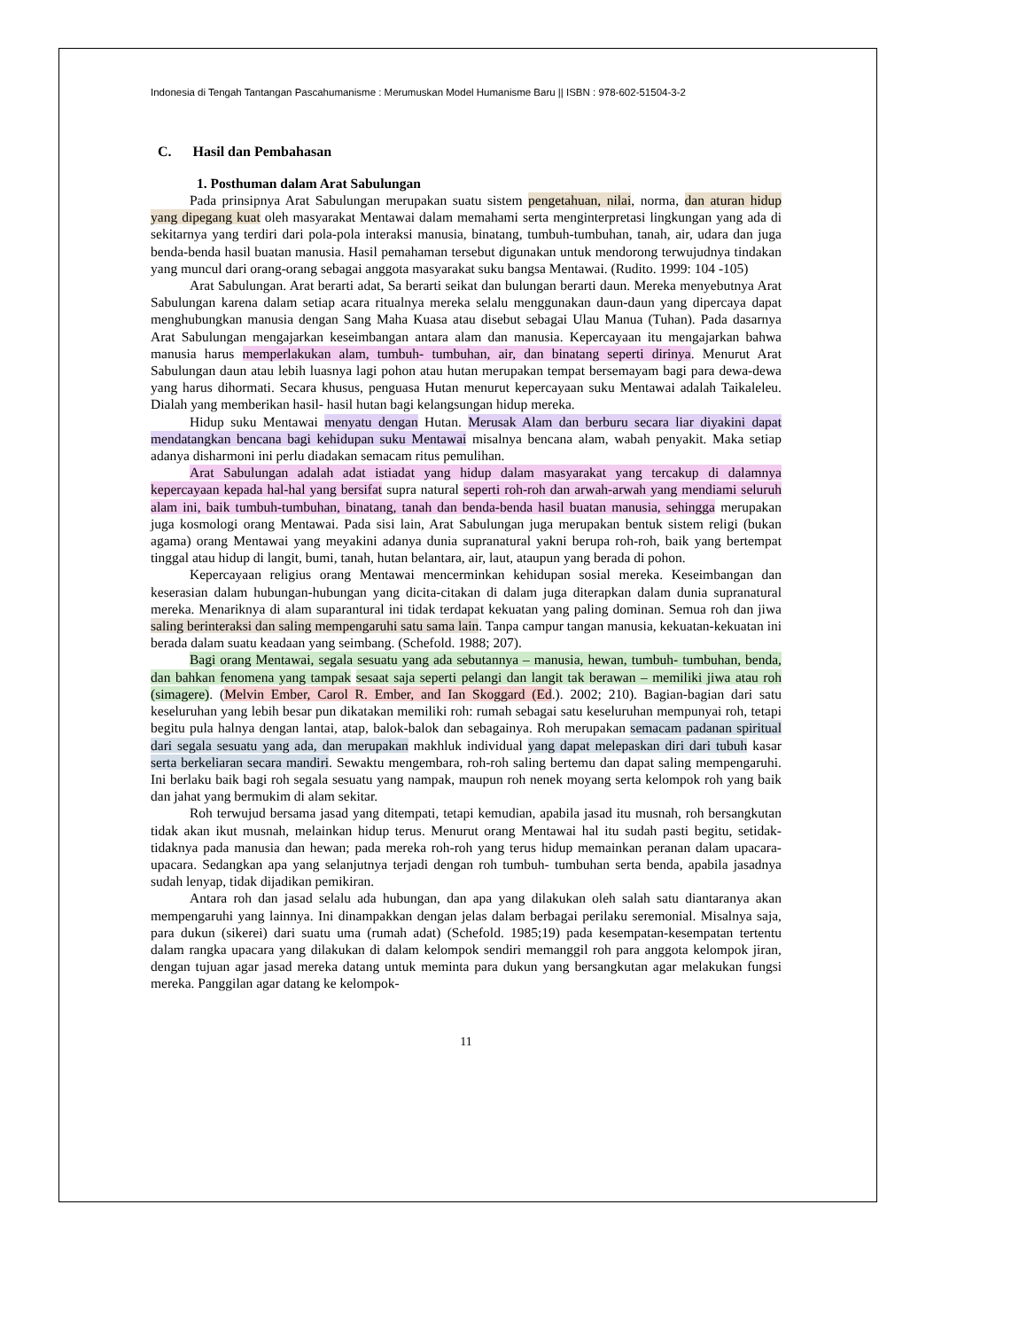Indonesia di Tengah Tantangan Pascahumanisme : Merumuskan Model Humanisme Baru || ISBN : 978-602-51504-3-2
C. Hasil dan Pembahasan
1. Posthuman dalam Arat Sabulungan
Pada prinsipnya Arat Sabulungan merupakan suatu sistem pengetahuan, nilai, norma, dan aturan hidup yang dipegang kuat oleh masyarakat Mentawai dalam memahami serta menginterpretasi lingkungan yang ada di sekitarnya yang terdiri dari pola-pola interaksi manusia, binatang, tumbuh-tumbuhan, tanah, air, udara dan juga benda-benda hasil buatan manusia. Hasil pemahaman tersebut digunakan untuk mendorong terwujudnya tindakan yang muncul dari orang-orang sebagai anggota masyarakat suku bangsa Mentawai. (Rudito. 1999: 104 -105)
Arat Sabulungan. Arat berarti adat, Sa berarti seikat dan bulungan berarti daun. Mereka menyebutnya Arat Sabulungan karena dalam setiap acara ritualnya mereka selalu menggunakan daun-daun yang dipercaya dapat menghubungkan manusia dengan Sang Maha Kuasa atau disebut sebagai Ulau Manua (Tuhan). Pada dasarnya Arat Sabulungan mengajarkan keseimbangan antara alam dan manusia. Kepercayaan itu mengajarkan bahwa manusia harus memperlakukan alam, tumbuh- tumbuhan, air, dan binatang seperti dirinya. Menurut Arat Sabulungan daun atau lebih luasnya lagi pohon atau hutan merupakan tempat bersemayam bagi para dewa-dewa yang harus dihormati. Secara khusus, penguasa Hutan menurut kepercayaan suku Mentawai adalah Taikaleleu. Dialah yang memberikan hasil- hasil hutan bagi kelangsungan hidup mereka.
Hidup suku Mentawai menyatu dengan Hutan. Merusak Alam dan berburu secara liar diyakini dapat mendatangkan bencana bagi kehidupan suku Mentawai misalnya bencana alam, wabah penyakit. Maka setiap adanya disharmoni ini perlu diadakan semacam ritus pemulihan.
Arat Sabulungan adalah adat istiadat yang hidup dalam masyarakat yang tercakup di dalamnya kepercayaan kepada hal-hal yang bersifat supra natural seperti roh-roh dan arwah-arwah yang mendiami seluruh alam ini, baik tumbuh-tumbuhan, binatang, tanah dan benda-benda hasil buatan manusia, sehingga merupakan juga kosmologi orang Mentawai. Pada sisi lain, Arat Sabulungan juga merupakan bentuk sistem religi (bukan agama) orang Mentawai yang meyakini adanya dunia supranatural yakni berupa roh-roh, baik yang bertempat tinggal atau hidup di langit, bumi, tanah, hutan belantara, air, laut, ataupun yang berada di pohon.
Kepercayaan religius orang Mentawai mencerminkan kehidupan sosial mereka. Keseimbangan dan keserasian dalam hubungan-hubungan yang dicita-citakan di dalam juga diterapkan dalam dunia supranatural mereka. Menariknya di alam suparantural ini tidak terdapat kekuatan yang paling dominan. Semua roh dan jiwa saling berinteraksi dan saling mempengaruhi satu sama lain. Tanpa campur tangan manusia, kekuatan-kekuatan ini berada dalam suatu keadaan yang seimbang. (Schefold. 1988; 207).
Bagi orang Mentawai, segala sesuatu yang ada sebutannya – manusia, hewan, tumbuh- tumbuhan, benda, dan bahkan fenomena yang tampak sesaat saja seperti pelangi dan langit tak berawan – memiliki jiwa atau roh (simagere). (Melvin Ember, Carol R. Ember, and Ian Skoggard (Ed.). 2002; 210). Bagian-bagian dari satu keseluruhan yang lebih besar pun dikatakan memiliki roh: rumah sebagai satu keseluruhan mempunyai roh, tetapi begitu pula halnya dengan lantai, atap, balok-balok dan sebagainya. Roh merupakan semacam padanan spiritual dari segala sesuatu yang ada, dan merupakan makhluk individual yang dapat melepaskan diri dari tubuh kasar serta berkeliaran secara mandiri. Sewaktu mengembara, roh-roh saling bertemu dan dapat saling mempengaruhi. Ini berlaku baik bagi roh segala sesuatu yang nampak, maupun roh nenek moyang serta kelompok roh yang baik dan jahat yang bermukim di alam sekitar.
Roh terwujud bersama jasad yang ditempati, tetapi kemudian, apabila jasad itu musnah, roh bersangkutan tidak akan ikut musnah, melainkan hidup terus. Menurut orang Mentawai hal itu sudah pasti begitu, setidak-tidaknya pada manusia dan hewan; pada mereka roh-roh yang terus hidup memainkan peranan dalam upacara-upacara. Sedangkan apa yang selanjutnya terjadi dengan roh tumbuh- tumbuhan serta benda, apabila jasadnya sudah lenyap, tidak dijadikan pemikiran.
Antara roh dan jasad selalu ada hubungan, dan apa yang dilakukan oleh salah satu diantaranya akan mempengaruhi yang lainnya. Ini dinampakkan dengan jelas dalam berbagai perilaku seremonial. Misalnya saja, para dukun (sikerei) dari suatu uma (rumah adat) (Schefold. 1985;19) pada kesempatan-kesempatan tertentu dalam rangka upacara yang dilakukan di dalam kelompok sendiri memanggil roh para anggota kelompok jiran, dengan tujuan agar jasad mereka datang untuk meminta para dukun yang bersangkutan agar melakukan fungsi mereka. Panggilan agar datang ke kelompok-
11